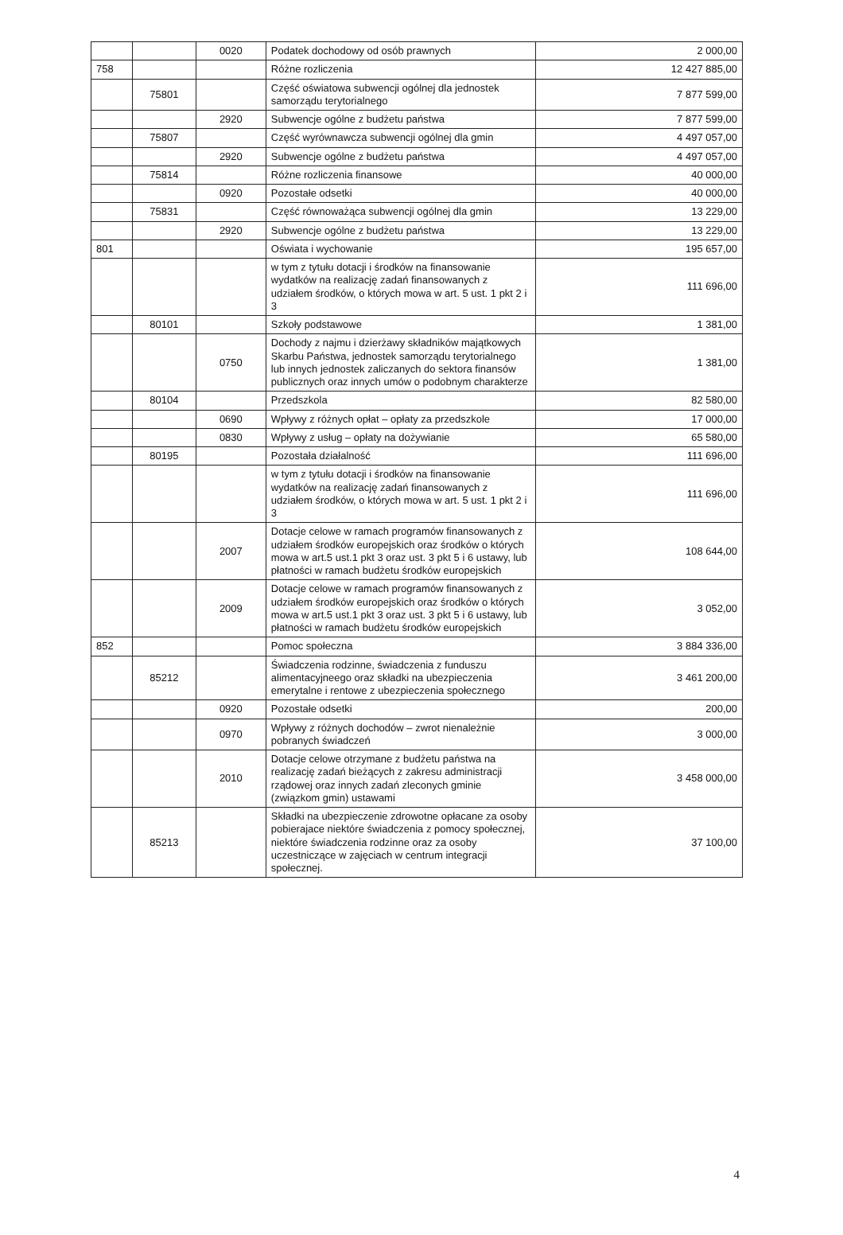| | | 0020 | Podatek dochodowy od osób prawnych | 2 000,00 |
| 758 | | | Różne rozliczenia | 12 427 885,00 |
| | 75801 | | Część oświatowa subwencji ogólnej dla jednostek samorządu terytorialnego | 7 877 599,00 |
| | | 2920 | Subwencje ogólne z budżetu państwa | 7 877 599,00 |
| | 75807 | | Część wyrównawcza subwencji ogólnej dla gmin | 4 497 057,00 |
| | | 2920 | Subwencje ogólne z budżetu państwa | 4 497 057,00 |
| | 75814 | | Różne rozliczenia finansowe | 40 000,00 |
| | | 0920 | Pozostałe odsetki | 40 000,00 |
| | 75831 | | Część równoważąca subwencji ogólnej dla gmin | 13 229,00 |
| | | 2920 | Subwencje ogólne z budżetu państwa | 13 229,00 |
| 801 | | | Oświata i wychowanie | 195 657,00 |
| | | | w tym z tytułu dotacji i środków na finansowanie wydatków na realizację zadań finansowanych z udziałem środków, o których mowa w art. 5 ust. 1 pkt 2 i 3 | 111 696,00 |
| | 80101 | | Szkoły podstawowe | 1 381,00 |
| | | 0750 | Dochody z najmu i dzierżawy składników majątkowych Skarbu Państwa, jednostek samorządu terytorialnego lub innych jednostek zaliczanych do sektora finansów publicznych oraz innych umów o podobnym charakterze | 1 381,00 |
| | 80104 | | Przedszkola | 82 580,00 |
| | | 0690 | Wpływy z różnych opłat – opłaty za przedszkole | 17 000,00 |
| | | 0830 | Wpływy z usług – opłaty na dożywianie | 65 580,00 |
| | 80195 | | Pozostała działalność | 111 696,00 |
| | | | w tym z tytułu dotacji i środków na finansowanie wydatków na realizację zadań finansowanych z udziałem środków, o których mowa w art. 5 ust. 1 pkt 2 i 3 | 111 696,00 |
| | | 2007 | Dotacje celowe w ramach programów finansowanych z udziałem środków europejskich oraz środków o których mowa w art.5 ust.1 pkt 3 oraz ust. 3 pkt 5 i 6 ustawy, lub płatności w ramach budżetu środków europejskich | 108 644,00 |
| | | 2009 | Dotacje celowe w ramach programów finansowanych z udziałem środków europejskich oraz środków o których mowa w art.5 ust.1 pkt 3 oraz ust. 3 pkt 5 i 6 ustawy, lub płatności w ramach budżetu środków europejskich | 3 052,00 |
| 852 | | | Pomoc społeczna | 3 884 336,00 |
| | 85212 | | Świadczenia rodzinne, świadczenia z funduszu alimentacyjneego oraz składki na ubezpieczenia emerytalne i rentowe z ubezpieczenia społecznego | 3 461 200,00 |
| | | 0920 | Pozostałe odsetki | 200,00 |
| | | 0970 | Wpływy z różnych dochodów – zwrot nienależnie pobranych świadczeń | 3 000,00 |
| | | 2010 | Dotacje celowe otrzymane z budżetu państwa na realizację zadań bieżących z zakresu administracji rządowej oraz innych zadań zleconych gminie (związkom gmin) ustawami | 3 458 000,00 |
| | 85213 | | Składki na ubezpieczenie zdrowotne opłacane za osoby pobierajace niektóre świadczenia z pomocy społecznej, niektóre świadczenia rodzinne oraz za osoby uczestniczące w zajęciach w centrum integracji społecznej. | 37 100,00 |
4